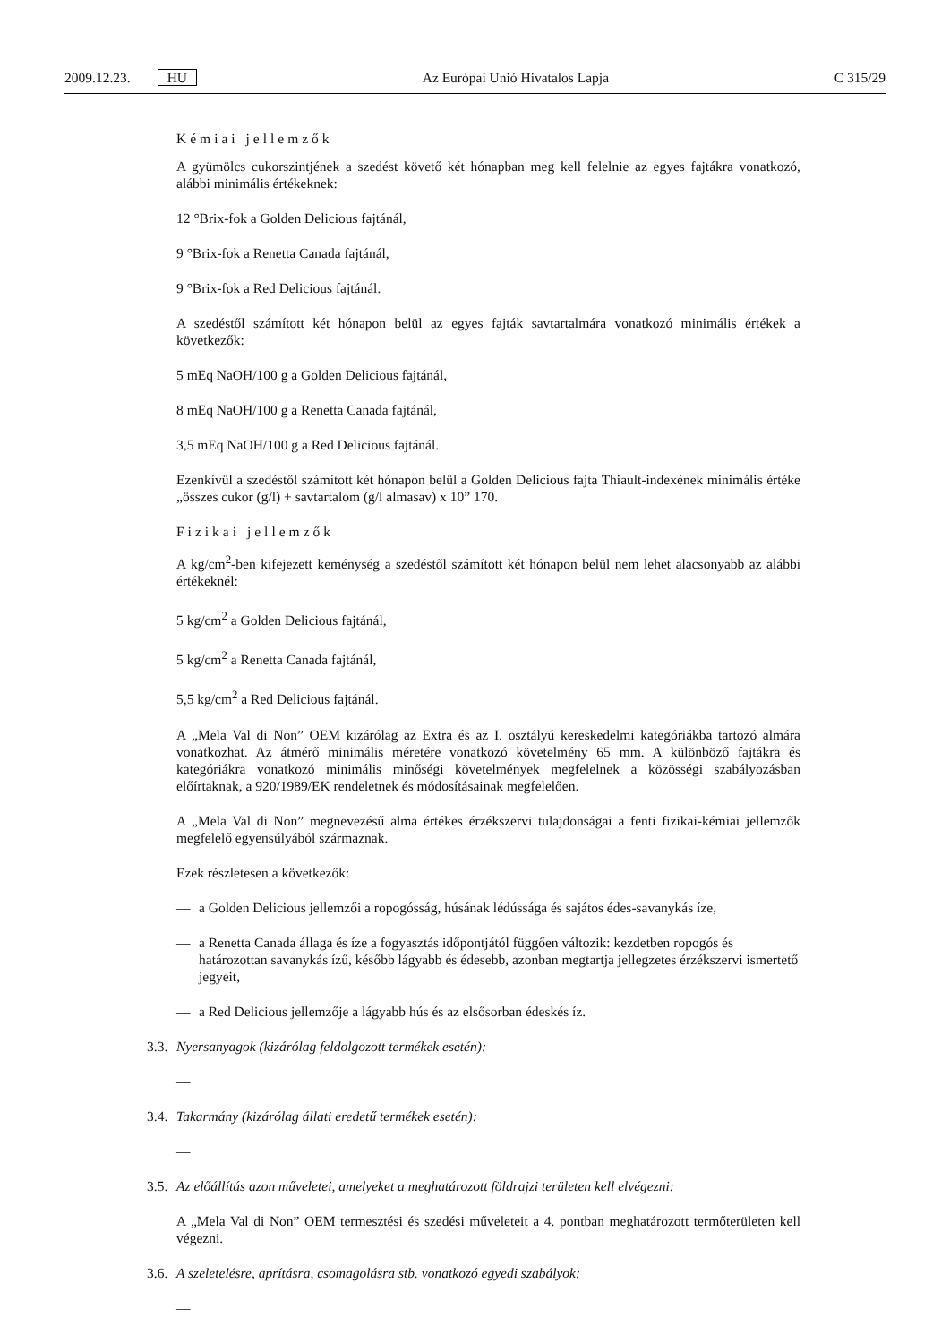2009.12.23. HU Az Európai Unió Hivatalos Lapja C 315/29
Kémiai jellemzők
A gyümölcs cukorszintjének a szedést követő két hónapban meg kell felelnie az egyes fajtákra vonat­kozó, alábbi minimális értékeknek:
12 °Brix-fok a Golden Delicious fajtánál,
9 °Brix-fok a Renetta Canada fajtánál,
9 °Brix-fok a Red Delicious fajtánál.
A szedéstől számított két hónapon belül az egyes fajták savtartalmára vonatkozó minimális értékek a következők:
5 mEq NaOH/100 g a Golden Delicious fajtánál,
8 mEq NaOH/100 g a Renetta Canada fajtánál,
3,5 mEq NaOH/100 g a Red Delicious fajtánál.
Ezenkívül a szedéstől számított két hónapon belül a Golden Delicious fajta Thiault-indexének mini­mális értéke „összes cukor (g/l) + savtartalom (g/l almasav) x 10” 170.
Fizikai jellemzők
A kg/cm<sup>2</sup>-ben kifejezett keménység a szedéstől számított két hónapon belül nem lehet alacsonyabb az alábbi értékeknél:
5 kg/cm<sup>2</sup> a Golden Delicious fajtánál,
5 kg/cm<sup>2</sup> a Renetta Canada fajtánál,
5,5 kg/cm<sup>2</sup> a Red Delicious fajtánál.
A „Mela Val di Non” OEM kizárólag az Extra és az I. osztályú kereskedelmi kategóriákba tartozó almára vonatkozhat. Az átmérő minimális méretére vonatkozó követelmény 65 mm. A különböző fajtákra és kategóriákra vonatkozó minimális minőségi követelmények megfelelnek a közösségi szabályozásban előírtaknak, a 920/1989/EK rendeletnek és módosításainak megfelelően.
A „Mela Val di Non” megnevezésű alma értékes érzékszervi tulajdonságai a fenti fizikai-kémiai jellemzők megfelelő egyensúlyából származnak.
Ezek részletesen a következők:
— a Golden Delicious jellemzői a ropogósság, húsának lédússága és sajátos édes-savanykás íze,
— a Renetta Canada állaga és íze a fogyasztás időpontjától függően változik: kezdetben ropogós és határozottan savanykás ízű, később lágyabb és édesebb, azonban megtartja jellegzetes érzékszervi ismertető jegyeit,
— a Red Delicious jellemzője a lágyabb hús és az elsősorban édeskés íz.
3.3. Nyersanyagok (kizárólag feldolgozott termékek esetén):
—
3.4. Takarmány (kizárólag állati eredetű termékek esetén):
—
3.5. Az előállítás azon műveletei, amelyeket a meghatározott földrajzi területen kell elvégezni:
A „Mela Val di Non” OEM termesztési és szedési műveleteit a 4. pontban meghatározott termőterületen kell végezni.
3.6. A szeletelésre, aprításra, csomagolásra stb. vonatkozó egyedi szabályok:
—